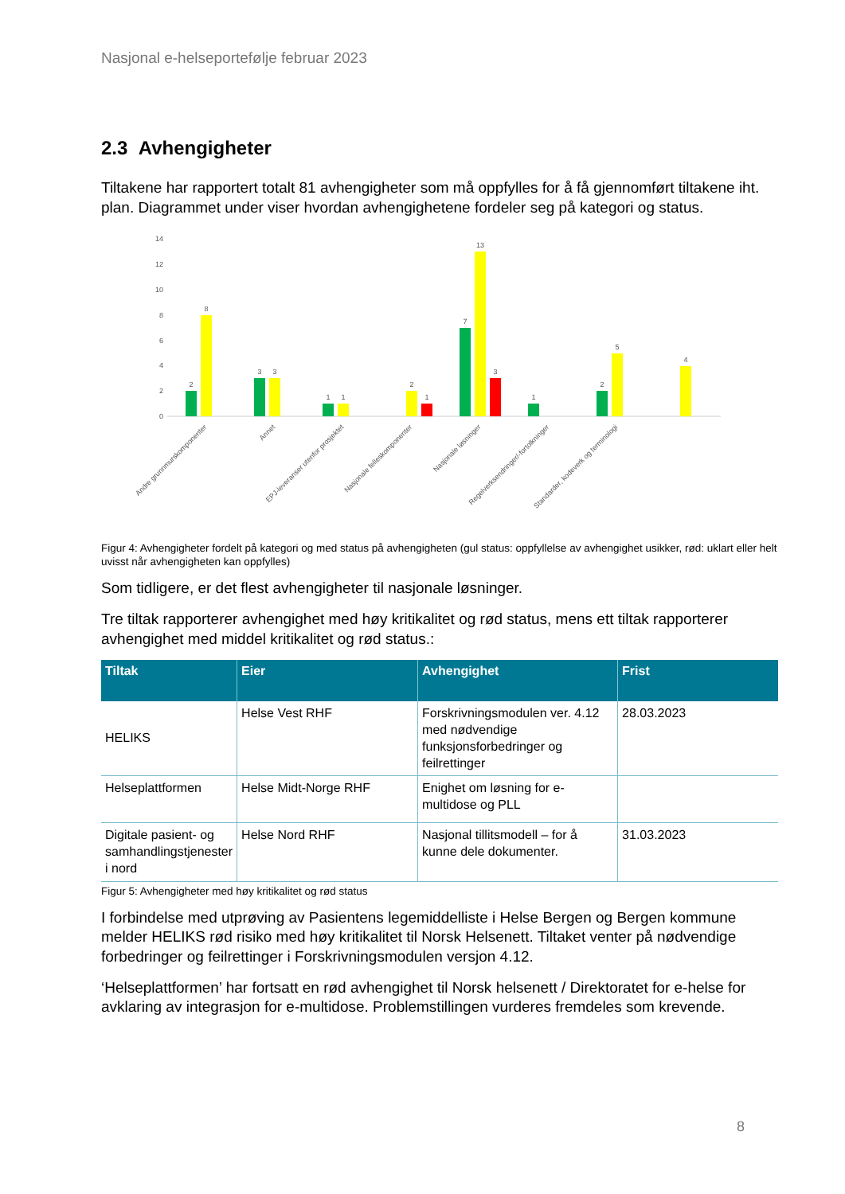Nasjonal e-helseportefølje februar 2023
2.3 Avhengigheter
Tiltakene har rapportert totalt 81 avhengigheter som må oppfylles for å få gjennomført tiltakene iht. plan. Diagrammet under viser hvordan avhengighetene fordeler seg på kategori og status.
0
2
4
6
8
10
12
14
2
8
3
3
1
1
2
1
7
13
3
1
2
5
4
Andre grunnmurskomponenter
Annet
EPJ-leveranser utenfor prosjektet
Nasjonale felleskomponenter
Nasjonale løsninger
Regelverksendringer/-fortolkninger
Standarder, kodeverk og terminologi
Figur 4: Avhengigheter fordelt på kategori og med status på avhengigheten (gul status: oppfyllelse av avhengighet usikker, rød: uklart eller helt uvisst når avhengigheten kan oppfylles)
Som tidligere, er det flest avhengigheter til nasjonale løsninger.
Tre tiltak rapporterer avhengighet med høy kritikalitet og rød status, mens ett tiltak rapporterer avhengighet med middel kritikalitet og rød status.:
| Tiltak | Eier | Avhengighet | Frist |
| --- | --- | --- | --- |
| HELIKS | Helse Vest RHF | Forskrivningsmodulen ver. 4.12 med nødvendige funksjonsforbedringer og feilrettinger | 28.03.2023 |
| Helseplattformen | Helse Midt-Norge RHF | Enighet om løsning for e-multidose og PLL | |
| Digitale pasient- og samhandlingstjenester i nord | Helse Nord RHF | Nasjonal tillitsmodell – for å kunne dele dokumenter. | 31.03.2023 |
Figur 5: Avhengigheter med høy kritikalitet og rød status
I forbindelse med utprøving av Pasientens legemiddelliste i Helse Bergen og Bergen kommune melder HELIKS rød risiko med høy kritikalitet til Norsk Helsenett. Tiltaket venter på nødvendige forbedringer og feilrettinger i Forskrivningsmodulen versjon 4.12.
‘Helseplattformen’ har fortsatt en rød avhengighet til Norsk helsenett / Direktoratet for e-helse for avklaring av integrasjon for e-multidose. Problemstillingen vurderes fremdeles som krevende.
8